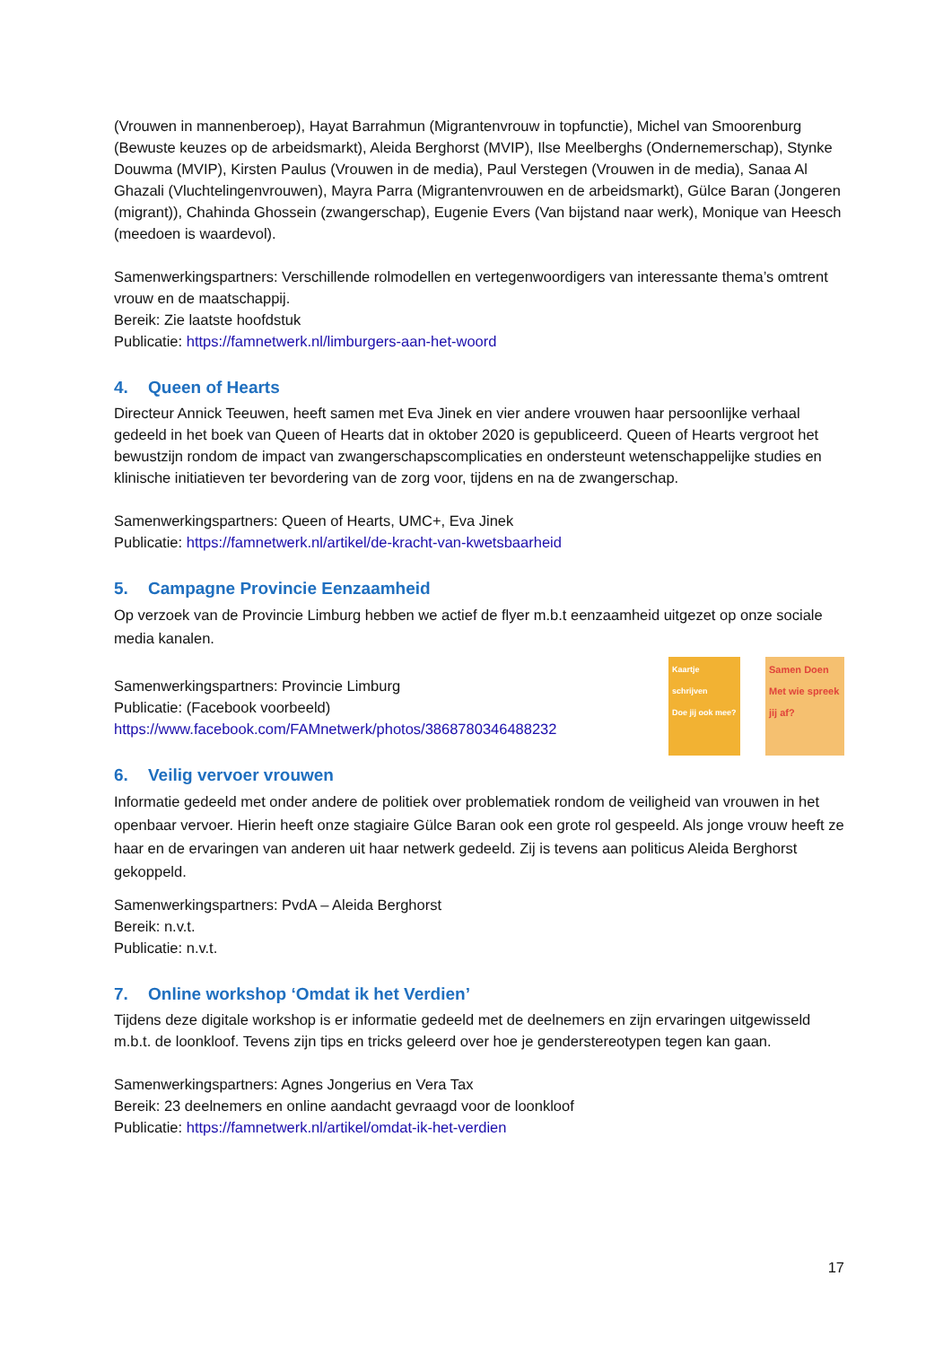(Vrouwen in mannenberoep), Hayat Barrahmun (Migrantenvrouw in topfunctie), Michel van Smoorenburg (Bewuste keuzes op de arbeidsmarkt), Aleida Berghorst (MVIP), Ilse Meelberghs (Ondernemerschap), Stynke Douwma (MVIP), Kirsten Paulus (Vrouwen in de media), Paul Verstegen (Vrouwen in de media), Sanaa Al Ghazali (Vluchtelingenvrouwen), Mayra Parra (Migrantenvrouwen en de arbeidsmarkt), Gülce Baran (Jongeren (migrant)), Chahinda Ghossein (zwangerschap), Eugenie Evers (Van bijstand naar werk), Monique van Heesch (meedoen is waardevol).
Samenwerkingspartners: Verschillende rolmodellen en vertegenwoordigers van interessante thema’s omtrent vrouw en de maatschappij.
Bereik: Zie laatste hoofdstuk
Publicatie: https://famnetwerk.nl/limburgers-aan-het-woord
4. Queen of Hearts
Directeur Annick Teeuwen, heeft samen met Eva Jinek en vier andere vrouwen haar persoonlijke verhaal gedeeld in het boek van Queen of Hearts dat in oktober 2020 is gepubliceerd. Queen of Hearts vergroot het bewustzijn rondom de impact van zwangerschapscomplicaties en ondersteunt wetenschappelijke studies en klinische initiatieven ter bevordering van de zorg voor, tijdens en na de zwangerschap.
Samenwerkingspartners: Queen of Hearts, UMC+, Eva Jinek
Publicatie: https://famnetwerk.nl/artikel/de-kracht-van-kwetsbaarheid
5. Campagne Provincie Eenzaamheid
Op verzoek van de Provincie Limburg hebben we actief de flyer m.b.t eenzaamheid uitgezet op onze sociale media kanalen.
Samenwerkingspartners: Provincie Limburg
Publicatie: (Facebook voorbeeld)
https://www.facebook.com/FAMnetwerk/photos/3868780346488232
Kaartje schrijven
Doe jij ook mee?
Samen Doen
Met wie spreek jij af?
6. Veilig vervoer vrouwen
Informatie gedeeld met onder andere de politiek over problematiek rondom de veiligheid van vrouwen in het openbaar vervoer. Hierin heeft onze stagiaire Gülce Baran ook een grote rol gespeeld. Als jonge vrouw heeft ze haar en de ervaringen van anderen uit haar netwerk gedeeld. Zij is tevens aan politicus Aleida Berghorst gekoppeld.
Samenwerkingspartners: PvdA – Aleida Berghorst
Bereik: n.v.t.
Publicatie: n.v.t.
7. Online workshop ‘Omdat ik het Verdien’
Tijdens deze digitale workshop is er informatie gedeeld met de deelnemers en zijn ervaringen uitgewisseld m.b.t. de loonkloof. Tevens zijn tips en tricks geleerd over hoe je genderstereotypen tegen kan gaan.
Samenwerkingspartners: Agnes Jongerius en Vera Tax
Bereik: 23 deelnemers en online aandacht gevraagd voor de loonkloof
Publicatie: https://famnetwerk.nl/artikel/omdat-ik-het-verdien
17